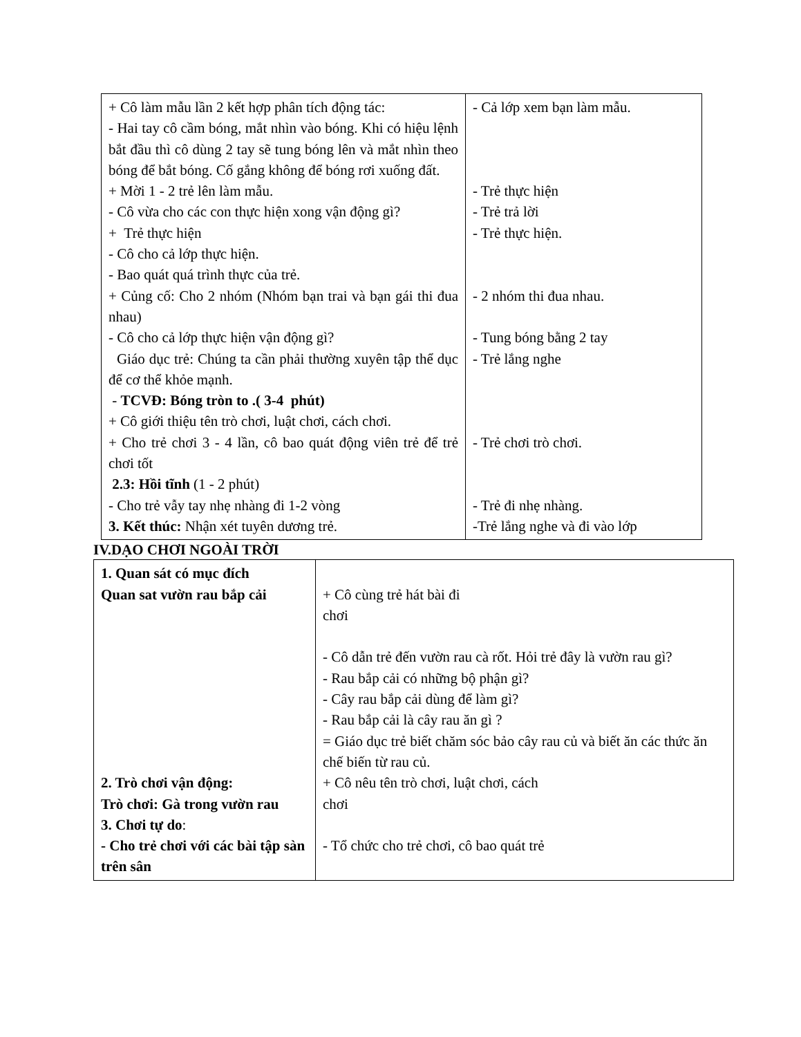| + Cô làm mẫu lần 2 kết hợp phân tích động tác: - Hai tay cô cầm bóng, mắt nhìn vào bóng. Khi có hiệu lệnh bắt đầu thì cô dùng 2 tay sẽ tung bóng lên và mắt nhìn theo bóng để bắt bóng. Cố gắng không để bóng rơi xuống đất. + Mời 1 - 2 trẻ lên làm mẫu. - Cô vừa cho các con thực hiện xong vận động gì? + Trẻ thực hiện - Cô cho cả lớp thực hiện. - Bao quát quá trình thực của trẻ. + Củng cố: Cho 2 nhóm (Nhóm bạn trai và bạn gái thi đua nhau) - Cô cho cả lớp thực hiện vận động gì? Giáo dục trẻ: Chúng ta cần phải thường xuyên tập thể dục để cơ thể khỏe mạnh. - TCVĐ: Bóng tròn to .( 3-4 phút) + Cô giới thiệu tên trò chơi, luật chơi, cách chơi. + Cho trẻ chơi 3 - 4 lần, cô bao quát động viên trẻ để trẻ chơi tốt 2.3: Hồi tĩnh (1 - 2 phút) - Cho trẻ vẫy tay nhẹ nhàng đi 1-2 vòng 3. Kết thúc: Nhận xét tuyên dương trẻ. | - Cả lớp xem bạn làm mẫu. - Trẻ thực hiện - Trẻ trả lời - Trẻ thực hiện. - 2 nhóm thi đua nhau. - Tung bóng bằng 2 tay - Trẻ lắng nghe - Trẻ chơi trò chơi. - Trẻ đi nhẹ nhàng. -Trẻ lắng nghe và đi vào lớp |
IV.DẠO CHƠI NGOÀI TRỜI
| 1. Quan sát có mục đích Quan sat vườn rau bắp cải 2. Trò chơi vận động: Trò chơi: Gà trong vườn rau 3. Chơi tự do : - Cho trẻ chơi với các bài tập sàn trên sân | + Cô cùng trẻ hát bài đi chơi - Cô dẫn trẻ đến vườn rau cà rốt. Hỏi trẻ đây là vườn rau gì? - Rau bắp cải có những bộ phận gì? - Cây rau bắp cải dùng để làm gì? - Rau bắp cải là cây rau ăn gì ? = Giáo dục trẻ biết chăm sóc bảo cây rau củ và biết ăn các thức ăn chế biến từ rau củ. + Cô nêu tên trò chơi, luật chơi, cách chơi - Tổ chức cho trẻ chơi, cô bao quát trẻ |